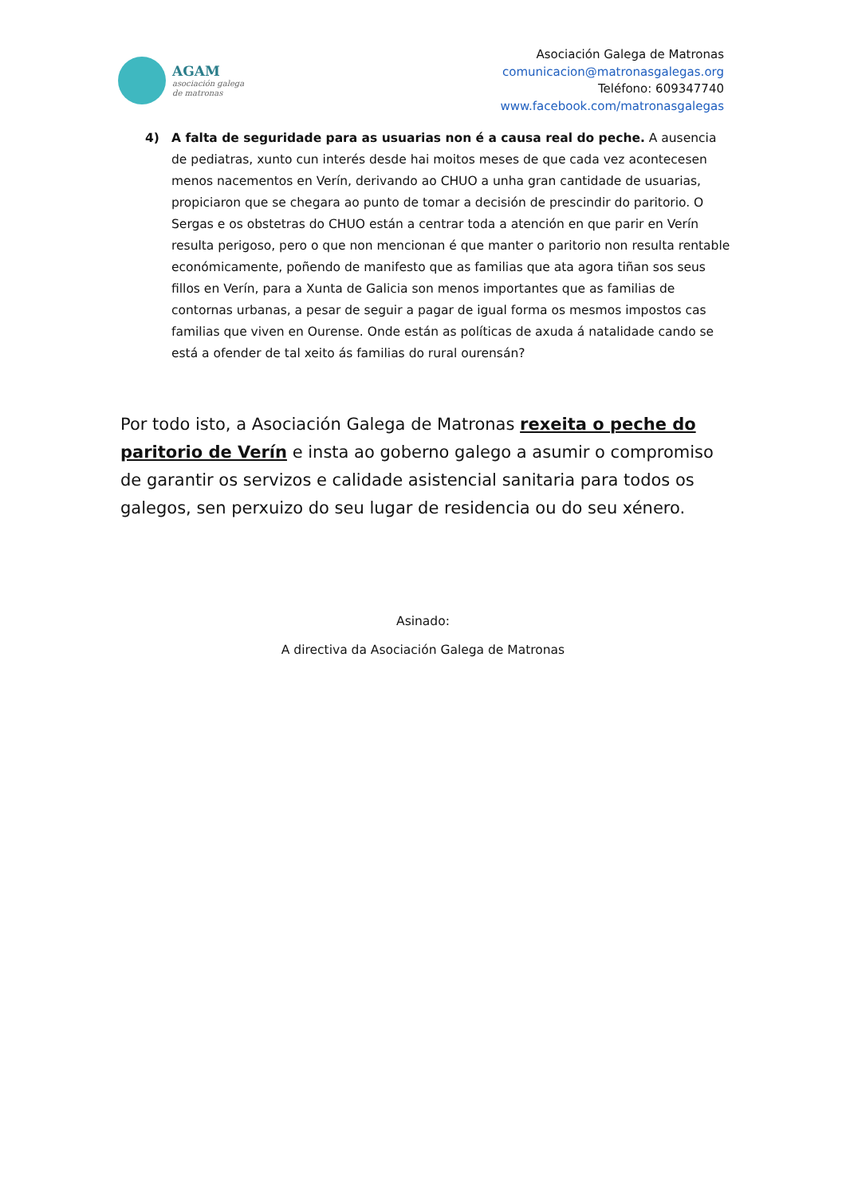AGAM
asociación galega
de matronas
Asociación Galega de Matronas
comunicacion@matronasgalegas.org
Teléfono: 609347740
www.facebook.com/matronasgalegas
4) A falta de seguridade para as usuarias non é a causa real do peche. A ausencia de pediatras, xunto cun interés desde hai moitos meses de que cada vez acontecesen menos nacementos en Verín, derivando ao CHUO a unha gran cantidade de usuarias, propiciaron que se chegara ao punto de tomar a decisión de prescindir do paritorio. O Sergas e os obstetras do CHUO están a centrar toda a atención en que parir en Verín resulta perigoso, pero o que non mencionan é que manter o paritorio non resulta rentable económicamente, poñendo de manifesto que as familias que ata agora tiñan sos seus fillos en Verín, para a Xunta de Galicia son menos importantes que as familias de contornas urbanas, a pesar de seguir a pagar de igual forma os mesmos impostos cas familias que viven en Ourense. Onde están as políticas de axuda á natalidade cando se está a ofender de tal xeito ás familias do rural ourensán?
Por todo isto, a Asociación Galega de Matronas rexeita o peche do paritorio de Verín e insta ao goberno galego a asumir o compromiso de garantir os servizos e calidade asistencial sanitaria para todos os galegos, sen perxuizo do seu lugar de residencia ou do seu xénero.
Asinado:
A directiva da Asociación Galega de Matronas